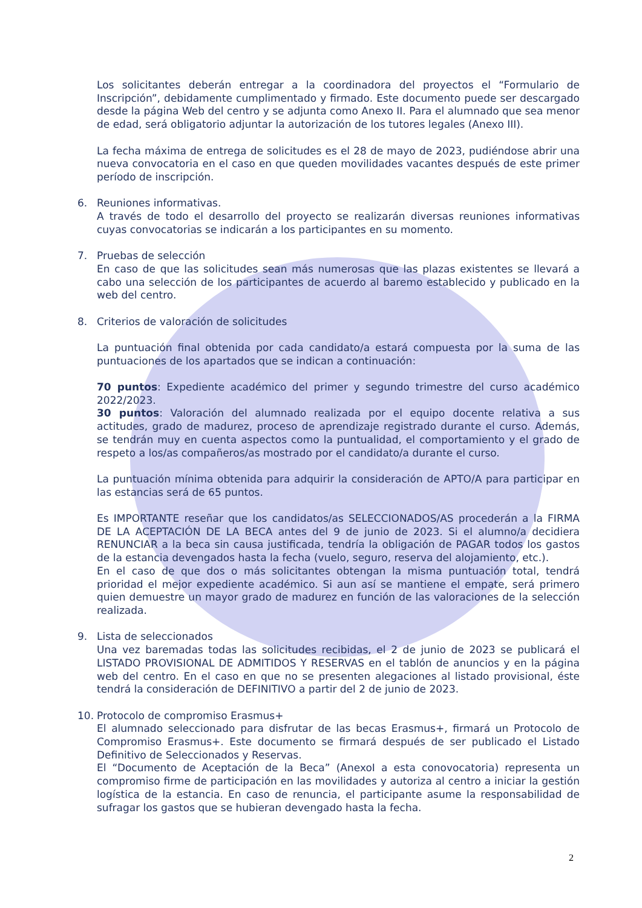Los solicitantes deberán entregar a la coordinadora del proyectos el “Formulario de Inscripción”, debidamente cumplimentado y firmado. Este documento puede ser descargado desde la página Web del centro y se adjunta como Anexo II. Para el alumnado que sea menor de edad, será obligatorio adjuntar la autorización de los tutores legales (Anexo III).
La fecha máxima de entrega de solicitudes es el 28 de mayo de 2023, pudiéndose abrir una nueva convocatoria en el caso en que queden movilidades vacantes después de este primer período de inscripción.
6. Reuniones informativas.
A través de todo el desarrollo del proyecto se realizarán diversas reuniones informativas cuyas convocatorias se indicarán a los participantes en su momento.
7. Pruebas de selección
En caso de que las solicitudes sean más numerosas que las plazas existentes se llevará a cabo una selección de los participantes de acuerdo al baremo establecido y publicado en la web del centro.
8. Criterios de valoración de solicitudes
La puntuación final obtenida por cada candidato/a estará compuesta por la suma de las puntuaciones de los apartados que se indican a continuación:
70 puntos: Expediente académico del primer y segundo trimestre del curso académico 2022/2023.
30 puntos: Valoración del alumnado realizada por el equipo docente relativa a sus actitudes, grado de madurez, proceso de aprendizaje registrado durante el curso. Además, se tendrán muy en cuenta aspectos como la puntualidad, el comportamiento y el grado de respeto a los/as compañeros/as mostrado por el candidato/a durante el curso.
La puntuación mínima obtenida para adquirir la consideración de APTO/A para participar en las estancias será de 65 puntos.
Es IMPORTANTE reseñar que los candidatos/as SELECCIONADOS/AS procederán a la FIRMA DE LA ACEPTACIÓN DE LA BECA antes del 9 de junio de 2023. Si el alumno/a decidiera RENUNCIAR a la beca sin causa justificada, tendría la obligación de PAGAR todos los gastos de la estancia devengados hasta la fecha (vuelo, seguro, reserva del alojamiento, etc.).
En el caso de que dos o más solicitantes obtengan la misma puntuación total, tendrá prioridad el mejor expediente académico. Si aun así se mantiene el empate, será primero quien demuestre un mayor grado de madurez en función de las valoraciones de la selección realizada.
9. Lista de seleccionados
Una vez baremadas todas las solicitudes recibidas, el 2 de junio de 2023 se publicará el LISTADO PROVISIONAL DE ADMITIDOS Y RESERVAS en el tablón de anuncios y en la página web del centro. En el caso en que no se presenten alegaciones al listado provisional, éste tendrá la consideración de DEFINITIVO a partir del 2 de junio de 2023.
10. Protocolo de compromiso Erasmus+
El alumnado seleccionado para disfrutar de las becas Erasmus+, firmará un Protocolo de Compromiso Erasmus+. Este documento se firmará después de ser publicado el Listado Definitivo de Seleccionados y Reservas.
El “Documento de Aceptación de la Beca” (AnexoI a esta conovocatoria) representa un compromiso firme de participación en las movilidades y autoriza al centro a iniciar la gestión logística de la estancia. En caso de renuncia, el participante asume la responsabilidad de sufragar los gastos que se hubieran devengado hasta la fecha.
2